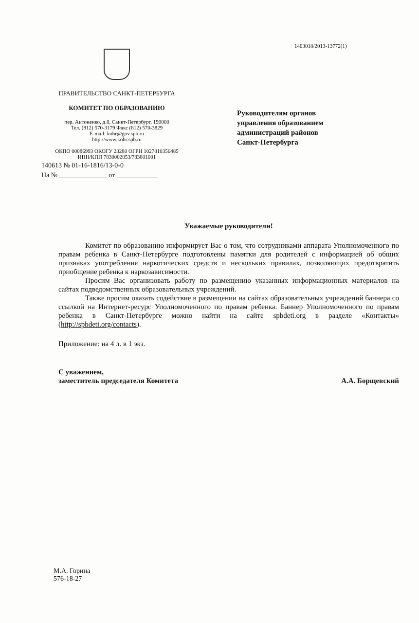1403018/2013-13772(1)
ПРАВИТЕЛЬСТВО САНКТ-ПЕТЕРБУРГА
КОМИТЕТ ПО ОБРАЗОВАНИЮ
пер. Антоненко, д.8, Санкт-Петербург, 190000
Тел. (812) 570-3179 Факс (812) 570-3829
E-mail: kobr@gov.spb.ru
http://www.kobr.spb.ru
ОКПО 00086993 ОКОГУ 23280 ОГРН 1027810356485
ИНН/КПП 7830002053/783801001
140613 № 01-16-1816/13-0-0
На № ______________ от ____________
Руководителям органов
управления образованием
администраций районов
Санкт-Петербурга
Уважаемые руководители!
Комитет по образованию информирует Вас о том, что сотрудниками аппарата Уполномоченного по правам ребенка в Санкт-Петербурге подготовлены памятки для родителей с информацией об общих признаках употребления наркотических средств и нескольких правилах, позволяющих предотвратить приобщение ребенка к наркозависимости.
Просим Вас организовать работу по размещению указанных информационных материалов на сайтах подведомственных образовательных учреждений.
Также просим оказать содействие в размещении на сайтах образовательных учреждений баннера со ссылкой на Интернет-ресурс Уполномоченного по правам ребенка. Баннер Уполномоченного по правам ребенка в Санкт-Петербурге можно найти на сайте spbdeti.org в разделе «Контакты» (http://spbdeti.org/contacts).
Приложение: на 4 л. в 1 экз.
С уважением,
заместитель председателя Комитета
А.А. Борщевский
М.А. Горина
576-18-27